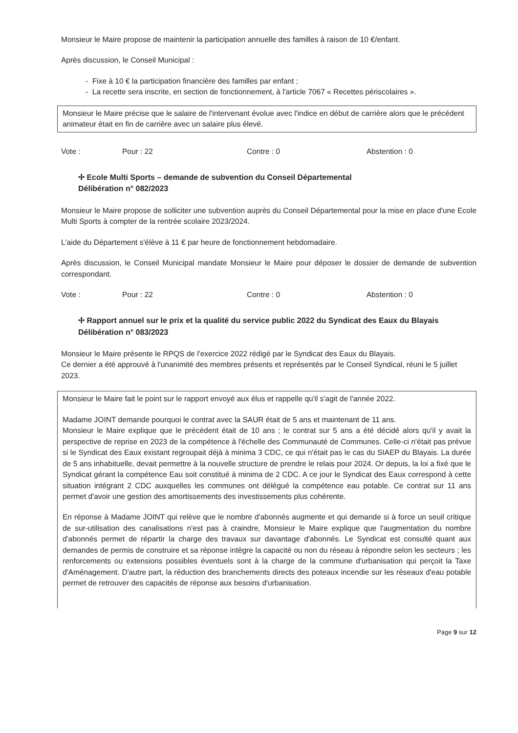Monsieur le Maire propose de maintenir la participation annuelle des familles à raison de 10 €/enfant.
Après discussion, le Conseil Municipal :
- Fixe à 10 € la participation financière des familles par enfant ;
- La recette sera inscrite, en section de fonctionnement, à l'article 7067 « Recettes périscolaires ».
Monsieur le Maire précise que le salaire de l'intervenant évolue avec l'indice en début de carrière alors que le précédent animateur était en fin de carrière avec un salaire plus élevé.
Vote : Pour : 22 Contre : 0 Abstention : 0
✢ Ecole Multi Sports – demande de subvention du Conseil Départemental
Délibération n° 082/2023
Monsieur le Maire propose de solliciter une subvention auprès du Conseil Départemental pour la mise en place d'une Ecole Multi Sports à compter de la rentrée scolaire 2023/2024.
L'aide du Département s'élève à 11 € par heure de fonctionnement hebdomadaire.
Après discussion, le Conseil Municipal mandate Monsieur le Maire pour déposer le dossier de demande de subvention correspondant.
Vote : Pour : 22 Contre : 0 Abstention : 0
✢ Rapport annuel sur le prix et la qualité du service public 2022 du Syndicat des Eaux du Blayais
Délibération n° 083/2023
Monsieur le Maire présente le RPQS de l'exercice 2022 rédigé par le Syndicat des Eaux du Blayais.
Ce dernier a été approuvé à l'unanimité des membres présents et représentés par le Conseil Syndical, réuni le 5 juillet 2023.
Monsieur le Maire fait le point sur le rapport envoyé aux élus et rappelle qu'il s'agit de l'année 2022.
Madame JOINT demande pourquoi le contrat avec la SAUR était de 5 ans et maintenant de 11 ans.
Monsieur le Maire explique que le précédent était de 10 ans ; le contrat sur 5 ans a été décidé alors qu'il y avait la perspective de reprise en 2023 de la compétence à l'échelle des Communauté de Communes. Celle-ci n'était pas prévue si le Syndicat des Eaux existant regroupait déjà à minima 3 CDC, ce qui n'était pas le cas du SIAEP du Blayais. La durée de 5 ans inhabituelle, devait permettre à la nouvelle structure de prendre le relais pour 2024. Or depuis, la loi a fixé que le Syndicat gérant la compétence Eau soit constitué à minima de 2 CDC. A ce jour le Syndicat des Eaux correspond à cette situation intégrant 2 CDC auxquelles les communes ont délégué la compétence eau potable. Ce contrat sur 11 ans permet d'avoir une gestion des amortissements des investissements plus cohérente.
En réponse à Madame JOINT qui relève que le nombre d'abonnés augmente et qui demande si à force un seuil critique de sur-utilisation des canalisations n'est pas à craindre, Monsieur le Maire explique que l'augmentation du nombre d'abonnés permet de répartir la charge des travaux sur davantage d'abonnés. Le Syndicat est consulté quant aux demandes de permis de construire et sa réponse intègre la capacité ou non du réseau à répondre selon les secteurs ; les renforcements ou extensions possibles éventuels sont à la charge de la commune d'urbanisation qui perçoit la Taxe d'Aménagement. D'autre part, la réduction des branchements directs des poteaux incendie sur les réseaux d'eau potable permet de retrouver des capacités de réponse aux besoins d'urbanisation.
Page 9 sur 12